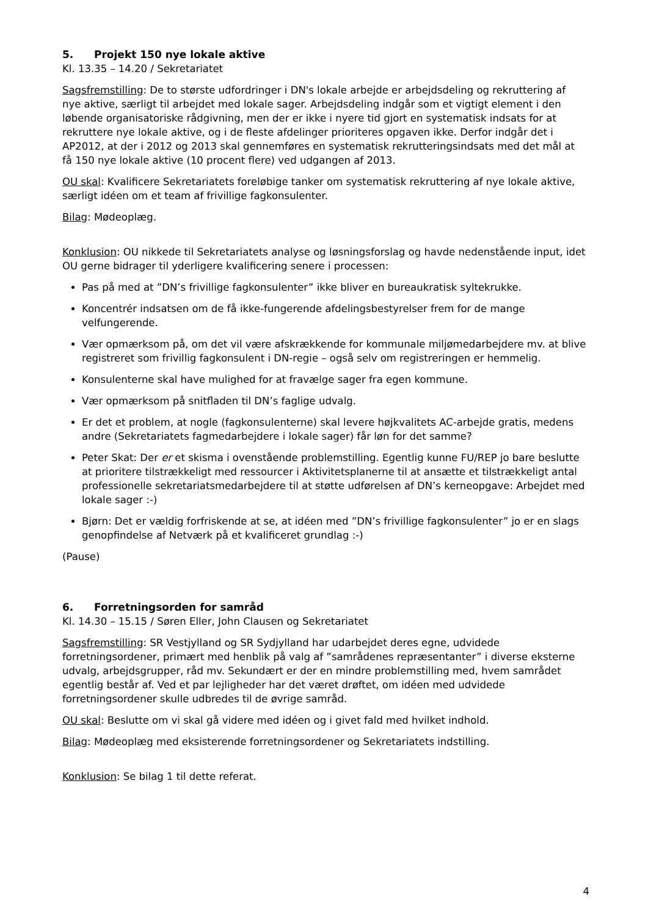5. Projekt 150 nye lokale aktive
Kl. 13.35 – 14.20 / Sekretariatet
Sagsfremstilling: De to største udfordringer i DN's lokale arbejde er arbejdsdeling og rekruttering af nye aktive, særligt til arbejdet med lokale sager. Arbejdsdeling indgår som et vigtigt element i den løbende organisatoriske rådgivning, men der er ikke i nyere tid gjort en systematisk indsats for at rekruttere nye lokale aktive, og i de fleste afdelinger prioriteres opgaven ikke. Derfor indgår det i AP2012, at der i 2012 og 2013 skal gennemføres en systematisk rekrutteringsindsats med det mål at få 150 nye lokale aktive (10 procent flere) ved udgangen af 2013.
OU skal: Kvalificere Sekretariatets foreløbige tanker om systematisk rekruttering af nye lokale aktive, særligt idéen om et team af frivillige fagkonsulenter.
Bilag: Mødeoplæg.
Konklusion: OU nikkede til Sekretariatets analyse og løsningsforslag og havde nedenstående input, idet OU gerne bidrager til yderligere kvalificering senere i processen:
Pas på med at ”DN’s frivillige fagkonsulenter” ikke bliver en bureaukratisk syltekrukke.
Koncentrér indsatsen om de få ikke-fungerende afdelingsbestyrelser frem for de mange velfungerende.
Vær opmærksom på, om det vil være afskrækkende for kommunale miljømedarbejdere mv. at blive registreret som frivillig fagkonsulent i DN-regie – også selv om registreringen er hemmelig.
Konsulenterne skal have mulighed for at fravælge sager fra egen kommune.
Vær opmærksom på snitfladen til DN’s faglige udvalg.
Er det et problem, at nogle (fagkonsulenterne) skal levere højkvalitets AC-arbejde gratis, medens andre (Sekretariatets fagmedarbejdere i lokale sager) får løn for det samme?
Peter Skat: Der er et skisma i ovenstående problemstilling. Egentlig kunne FU/REP jo bare beslutte at prioritere tilstrækkeligt med ressourcer i Aktivitetsplanerne til at ansætte et tilstrækkeligt antal professionelle sekretariatsmedarbejdere til at støtte udførelsen af DN’s kerneopgave: Arbejdet med lokale sager :-)
Bjørn: Det er vældig forfriskende at se, at idéen med ”DN’s frivillige fagkonsulenter” jo er en slags genopfindelse af Netværk på et kvalificeret grundlag :-)
(Pause)
6. Forretningsorden for samråd
Kl. 14.30 – 15.15 / Søren Eller, John Clausen og Sekretariatet
Sagsfremstilling: SR Vestjylland og SR Sydjylland har udarbejdet deres egne, udvidede forretningsordener, primært med henblik på valg af ”samrådenes repræsentanter” i diverse eksterne udvalg, arbejdsgrupper, råd mv. Sekundært er der en mindre problemstilling med, hvem samrådet egentlig består af. Ved et par lejligheder har det været drøftet, om idéen med udvidede forretningsordener skulle udbredes til de øvrige samråd.
OU skal: Beslutte om vi skal gå videre med idéen og i givet fald med hvilket indhold.
Bilag: Mødeoplæg med eksisterende forretningsordener og Sekretariatets indstilling.
Konklusion: Se bilag 1 til dette referat.
4